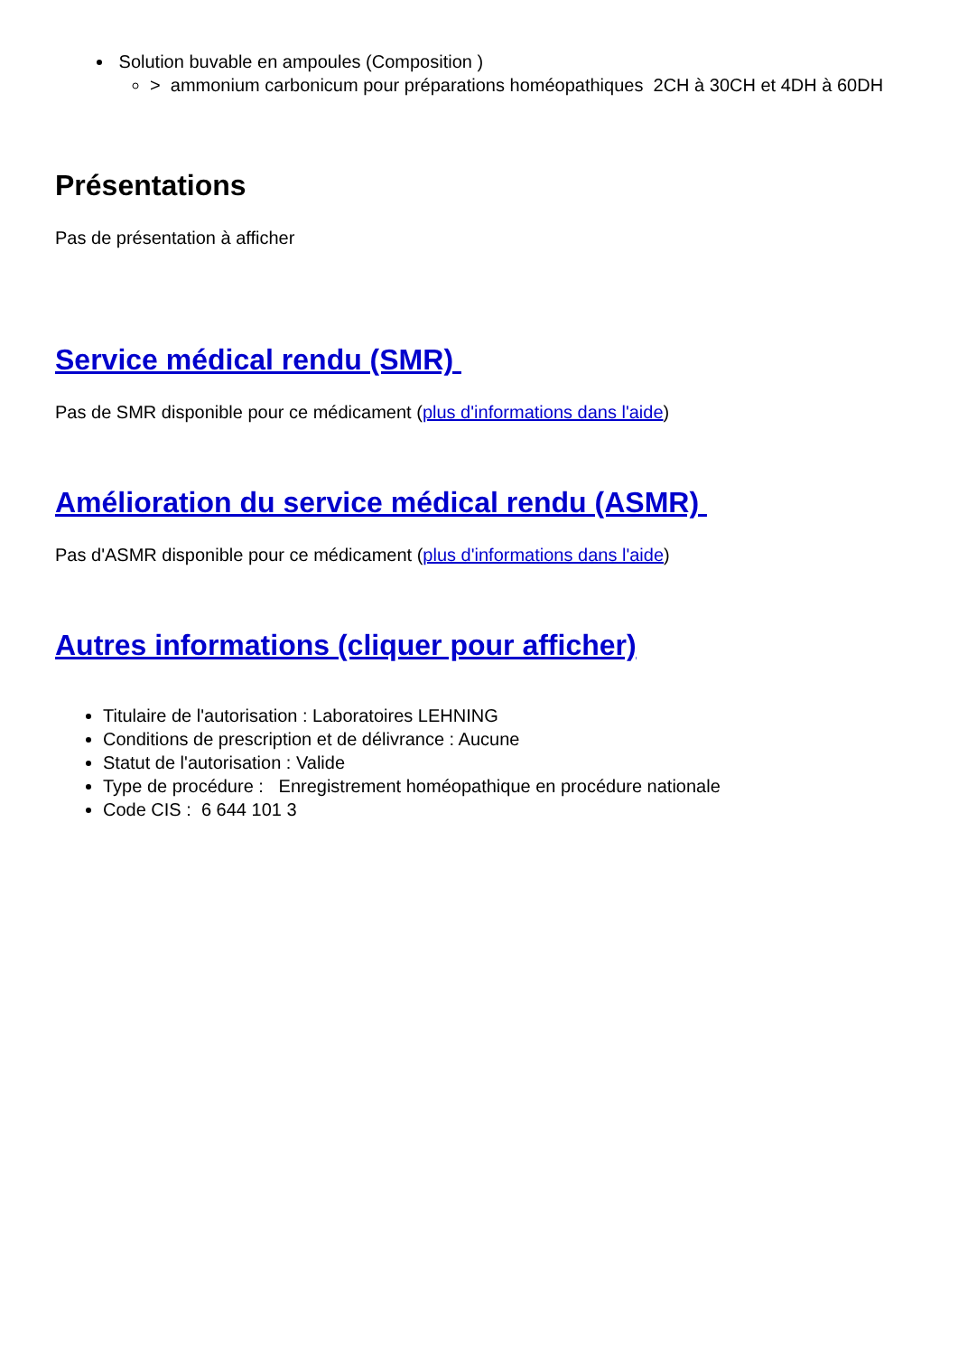Solution buvable en ampoules (Composition )
> ammonium carbonicum pour préparations homéopathiques 2CH à 30CH et 4DH à 60DH
Présentations
Pas de présentation à afficher
Service médical rendu (SMR)
Pas de SMR disponible pour ce médicament (plus d'informations dans l'aide)
Amélioration du service médical rendu (ASMR)
Pas d'ASMR disponible pour ce médicament (plus d'informations dans l'aide)
Autres informations (cliquer pour afficher)
Titulaire de l'autorisation : Laboratoires LEHNING
Conditions de prescription et de délivrance : Aucune
Statut de l'autorisation : Valide
Type de procédure : Enregistrement homéopathique en procédure nationale
Code CIS : 6 644 101 3